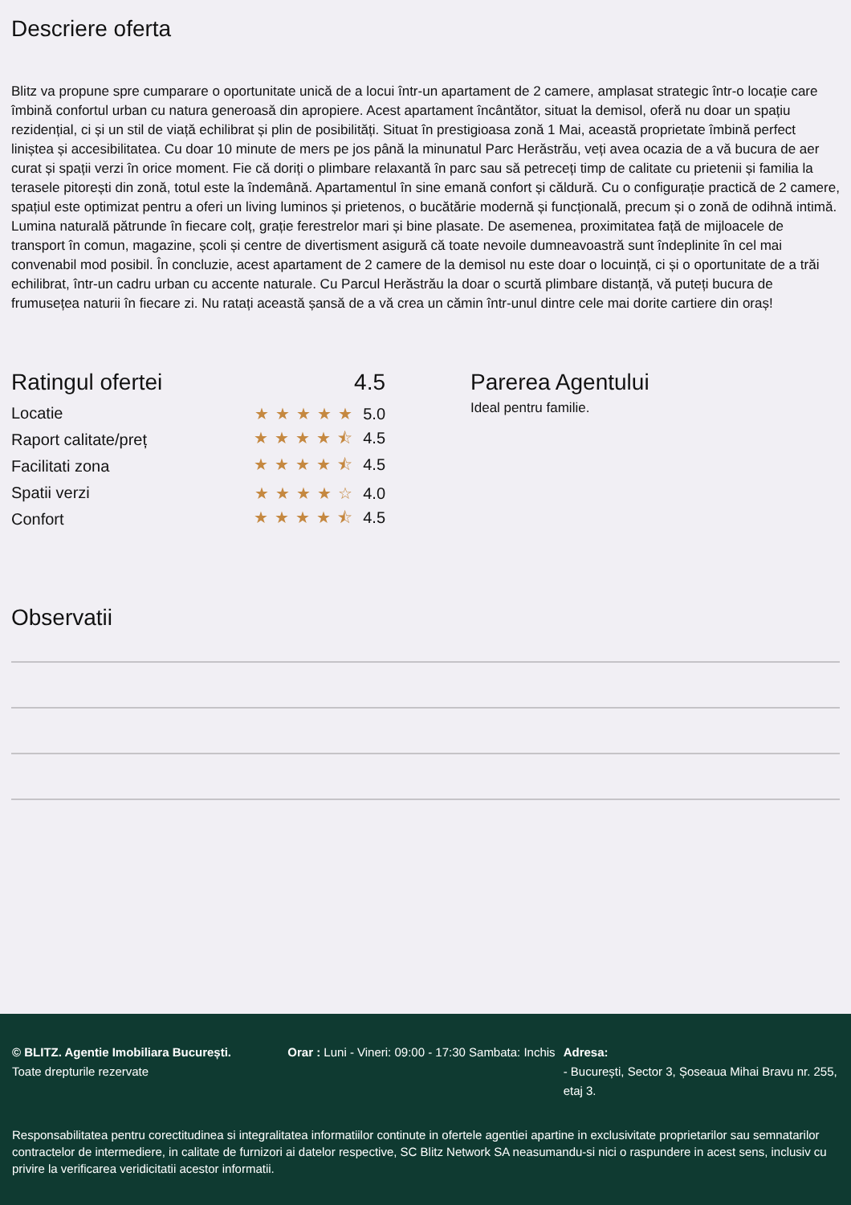Descriere oferta
Blitz va propune spre cumparare o oportunitate unică de a locui într-un apartament de 2 camere, amplasat strategic într-o locație care îmbină confortul urban cu natura generoasă din apropiere. Acest apartament încântător, situat la demisol, oferă nu doar un spațiu rezidențial, ci și un stil de viață echilibrat și plin de posibilități. Situat în prestigioasa zonă 1 Mai, această proprietate îmbină perfect liniștea și accesibilitatea. Cu doar 10 minute de mers pe jos până la minunatul Parc Herăstrău, veți avea ocazia de a vă bucura de aer curat și spații verzi în orice moment. Fie că doriți o plimbare relaxantă în parc sau să petreceți timp de calitate cu prietenii și familia la terasele pitorești din zonă, totul este la îndemână. Apartamentul în sine emană confort și căldură. Cu o configurație practică de 2 camere, spațiul este optimizat pentru a oferi un living luminos și prietenos, o bucătărie modernă și funcțională, precum și o zonă de odihnă intimă. Lumina naturală pătrunde în fiecare colț, grație ferestrelor mari și bine plasate. De asemenea, proximitatea față de mijloacele de transport în comun, magazine, școli și centre de divertisment asigură că toate nevoile dumneavoastră sunt îndeplinite în cel mai convenabil mod posibil. În concluzie, acest apartament de 2 camere de la demisol nu este doar o locuință, ci și o oportunitate de a trăi echilibrat, într-un cadru urban cu accente naturale. Cu Parcul Herăstrău la doar o scurtă plimbare distanță, vă puteți bucura de frumusețea naturii în fiecare zi. Nu ratați această șansă de a vă crea un cămin într-unul dintre cele mai dorite cartiere din oraș!
Ratingul ofertei 4.5
Locatie ★★★★★ 5.0
Raport calitate/preț ★★★★⯪ 4.5
Facilitati zona ★★★★⯪ 4.5
Spatii verzi ★★★★☆ 4.0
Confort ★★★★⯪ 4.5
Parerea Agentului
Ideal pentru familie.
Observatii
© BLITZ. Agentie Imobiliara București.
Toate drepturile rezervate
Orar : Luni - Vineri: 09:00 - 17:30 Sambata: Inchis
Adresa:
- București, Sector 3, Șoseaua Mihai Bravu nr. 255, etaj 3.
Responsabilitatea pentru corectitudinea si integralitatea informatiilor continute in ofertele agentiei apartine in exclusivitate proprietarilor sau semnatarilor contractelor de intermediere, in calitate de furnizori ai datelor respective, SC Blitz Network SA neasumandu-si nici o raspundere in acest sens, inclusiv cu privire la verificarea veridicitatii acestor informatii.